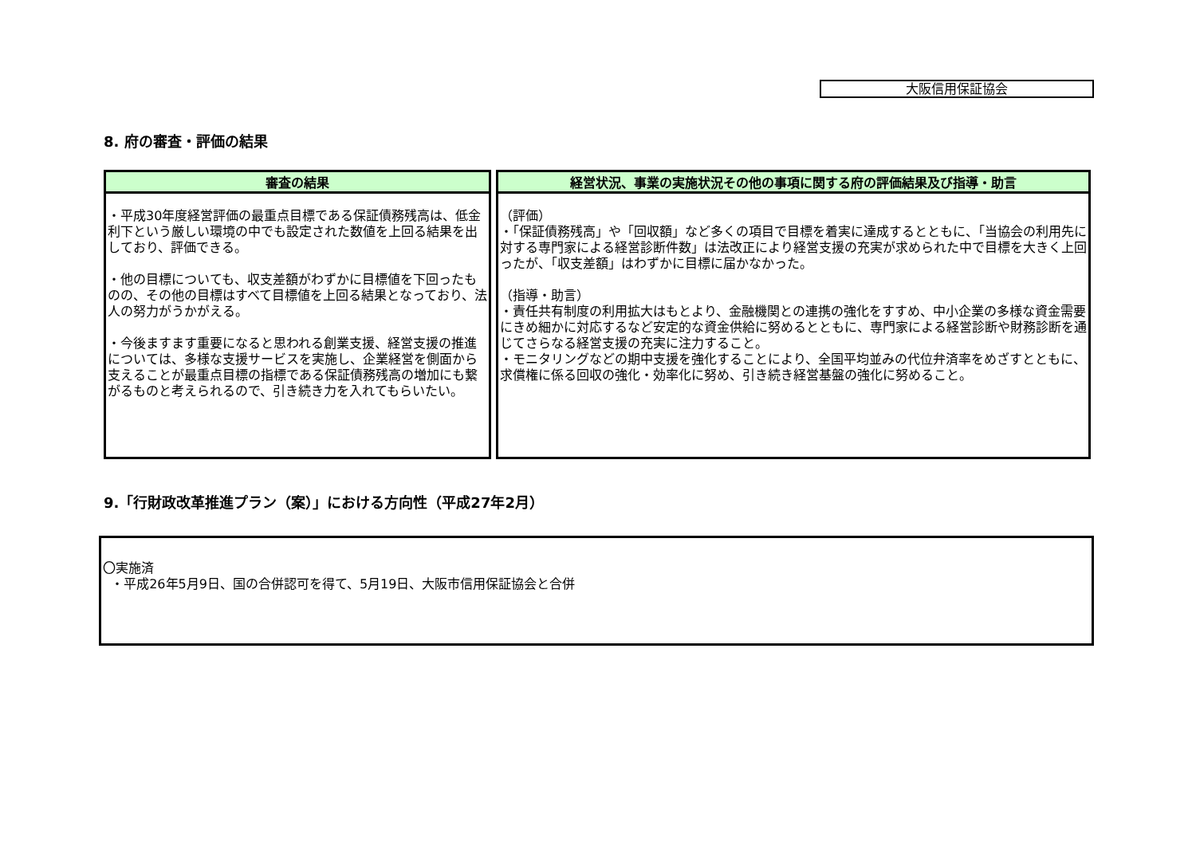大阪信用保証協会
8. 府の審査・評価の結果
| 審査の結果 | 経営状況、事業の実施状況その他の事項に関する府の評価結果及び指導・助言 |
| --- | --- |
| ・平成30年度経営評価の最重点目標である保証債務残高は、低金利下という厳しい環境の中でも設定された数値を上回る結果を出しており、評価できる。 ・他の目標についても、収支差額がわずかに目標値を下回ったものの、その他の目標はすべて目標値を上回る結果となっており、法人の努力がうかがえる。 ・今後ますます重要になると思われる創業支援、経営支援の推進については、多様な支援サービスを実施し、企業経営を側面から支えることが最重点目標の指標である保証債務残高の増加にも繋がるものと考えられるので、引き続き力を入れてもらいたい。 | （評価） ・「保証債務残高」や「回収額」など多くの項目で目標を着実に達成するとともに、「当協会の利用先に対する専門家による経営診断件数」は法改正により経営支援の充実が求められた中で目標を大きく上回ったが、「収支差額」はわずかに目標に届かなかった。 （指導・助言） ・責任共有制度の利用拡大はもとより、金融機関との連携の強化をすすめ、中小企業の多様な資金需要にきめ細かに対応するなど安定的な資金供給に努めるとともに、専門家による経営診断や財務診断を通じてさらなる経営支援の充実に注力すること。 ・モニタリングなどの期中支援を強化することにより、全国平均並みの代位弁済率をめざすとともに、求償権に係る回収の強化・効率化に努め、引き続き経営基盤の強化に努めること。 |
9.「行財政改革推進プラン（案）」における方向性（平成27年2月）
〇実施済
・平成26年5月9日、国の合併認可を得て、5月19日、大阪市信用保証協会と合併